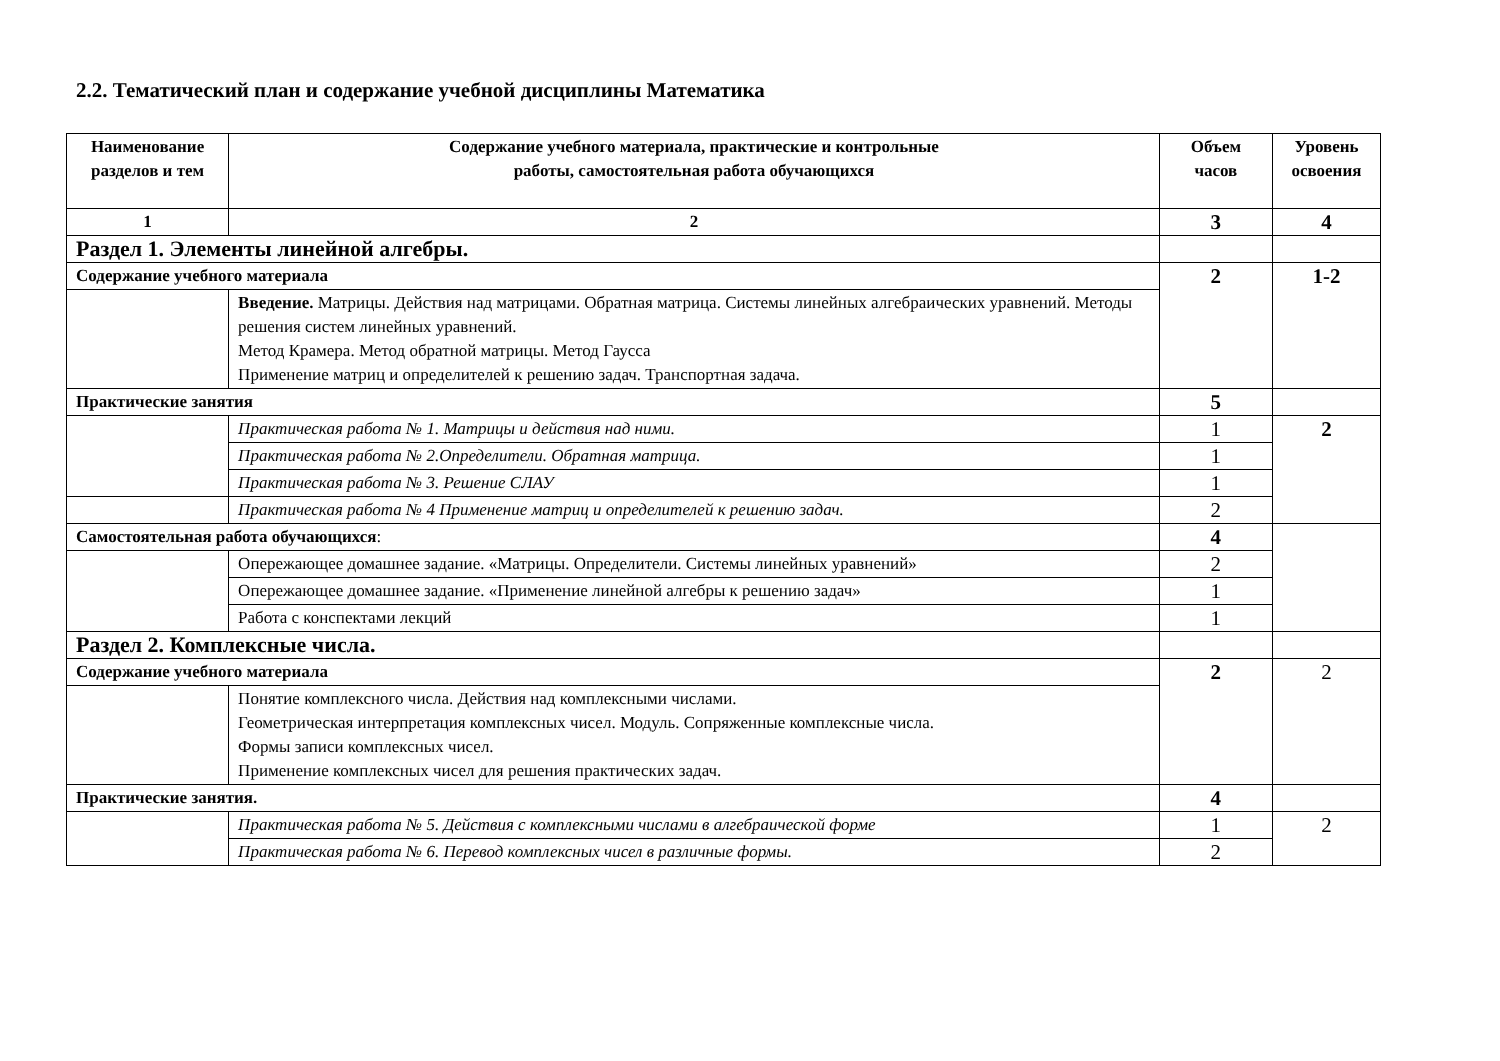2.2. Тематический план и содержание учебной дисциплины Математика
| Наименование разделов и тем | Содержание учебного материала, практические и контрольные работы, самостоятельная работа обучающихся | Объем часов | Уровень освоения |
| --- | --- | --- | --- |
| 1 | 2 | 3 | 4 |
| Раздел 1. Элементы линейной алгебры. | | | |
| Содержание учебного материала | | 2 | 1-2 |
| | Введение. Матрицы. Действия над матрицами. Обратная матрица. Системы линейных алгебраических уравнений. Методы решения систем линейных уравнений. Метод Крамера. Метод обратной матрицы. Метод Гаусса Применение матриц и определителей к решению задач. Транспортная задача. | | |
| Практические занятия | | 5 | |
| | Практическая работа № 1. Матрицы и действия над ними. | 1 | 2 |
| | Практическая работа № 2.Определители. Обратная матрица. | 1 | |
| | Практическая работа № 3. Решение СЛАУ | 1 | |
| | Практическая работа № 4 Применение матриц и определителей к решению задач. | 2 | |
| Самостоятельная работа обучающихся : | | 4 | |
| | Опережающее домашнее задание. «Матрицы. Определители. Системы линейных уравнений» | 2 | |
| | Опережающее домашнее задание. «Применение линейной алгебры к решению задач» | 1 | |
| | Работа с конспектами лекций | 1 | |
| Раздел 2. Комплексные числа. | | | |
| Содержание учебного материала | | 2 | 2 |
| | Понятие комплексного числа. Действия над комплексными числами. Геометрическая интерпретация комплексных чисел. Модуль. Сопряженные комплексные числа. Формы записи комплексных чисел. Применение комплексных чисел для решения практических задач. | | |
| Практические занятия. | | 4 | |
| | Практическая работа № 5. Действия с комплексными числами в алгебраической форме | 1 | 2 |
| | Практическая работа № 6. Перевод комплексных чисел в различные формы. | 2 | |